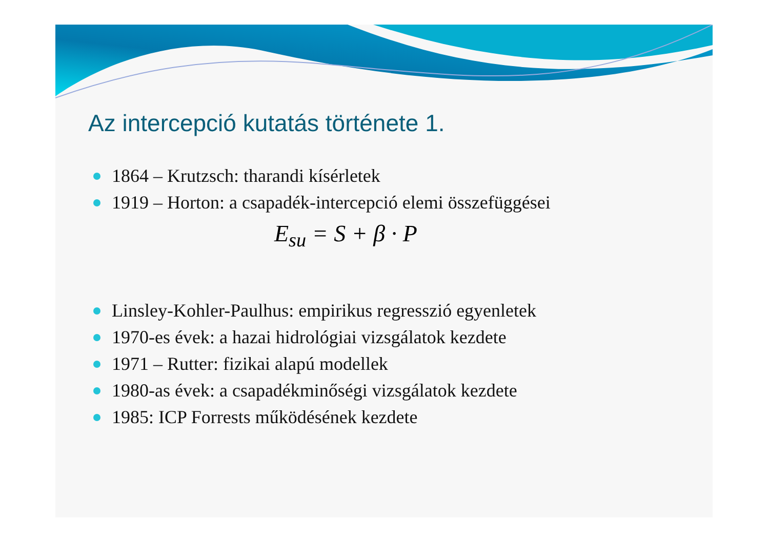Az intercepció kutatás története 1.
1864 – Krutzsch: tharandi kísérletek
1919 – Horton: a csapadék-intercepció elemi összefüggései
E<sub>su</sub> = S + β · P
Linsley-Kohler-Paulhus: empirikus regresszió egyenletek
1970-es évek: a hazai hidrológiai vizsgálatok kezdete
1971 – Rutter: fizikai alapú modellek
1980-as évek: a csapadékminőségi vizsgálatok kezdete
1985: ICP Forrests működésének kezdete